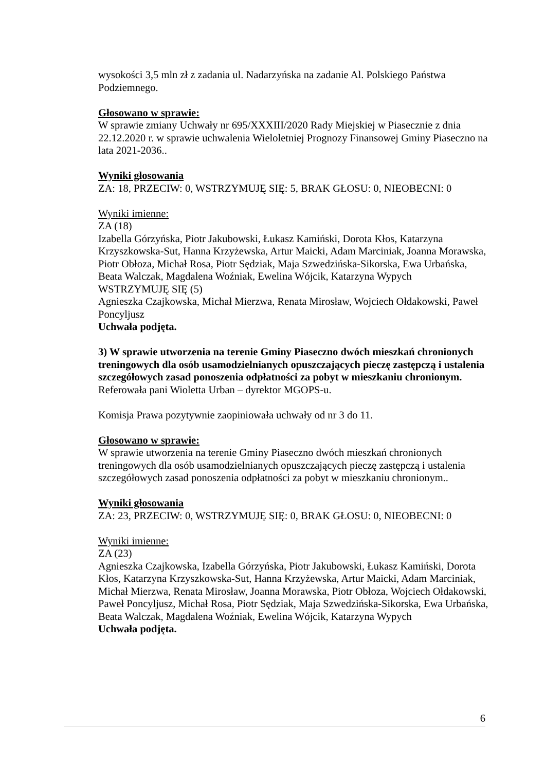wysokości 3,5 mln zł z zadania ul. Nadarzyńska na zadanie Al. Polskiego Państwa Podziemnego.
Głosowano w sprawie:
W sprawie zmiany Uchwały nr 695/XXXIII/2020 Rady Miejskiej w Piasecznie z dnia 22.12.2020 r. w sprawie uchwalenia Wieloletniej Prognozy Finansowej Gminy Piaseczno na lata 2021-2036..
Wyniki głosowania
ZA: 18, PRZECIW: 0, WSTRZYMUJĘ SIĘ: 5, BRAK GŁOSU: 0, NIEOBECNI: 0
Wyniki imienne:
ZA (18)
Izabella Górzyńska, Piotr Jakubowski, Łukasz Kamiński, Dorota Kłos, Katarzyna Krzyszkowska-Sut, Hanna Krzyżewska, Artur Maicki, Adam Marciniak, Joanna Morawska, Piotr Obłoza, Michał Rosa, Piotr Sędziak, Maja Szwedzińska-Sikorska, Ewa Urbańska, Beata Walczak, Magdalena Woźniak, Ewelina Wójcik, Katarzyna Wypych
WSTRZYMUJĘ SIĘ (5)
Agnieszka Czajkowska, Michał Mierzwa, Renata Mirosław, Wojciech Ołdakowski, Paweł Poncyljusz
Uchwała podjęta.
3) W sprawie utworzenia na terenie Gminy Piaseczno dwóch mieszkań chronionych treningowych dla osób usamodzielnianych opuszczających pieczę zastępczą i ustalenia szczegółowych zasad ponoszenia odpłatności za pobyt w mieszkaniu chronionym.
Referowała pani Wioletta Urban – dyrektor MGOPS-u.
Komisja Prawa pozytywnie zaopiniowała uchwały od nr 3 do 11.
Głosowano w sprawie:
W sprawie utworzenia na terenie Gminy Piaseczno dwóch mieszkań chronionych treningowych dla osób usamodzielnianych opuszczających pieczę zastępczą i ustalenia szczegółowych zasad ponoszenia odpłatności za pobyt w mieszkaniu chronionym..
Wyniki głosowania
ZA: 23, PRZECIW: 0, WSTRZYMUJĘ SIĘ: 0, BRAK GŁOSU: 0, NIEOBECNI: 0
Wyniki imienne:
ZA (23)
Agnieszka Czajkowska, Izabella Górzyńska, Piotr Jakubowski, Łukasz Kamiński, Dorota Kłos, Katarzyna Krzyszkowska-Sut, Hanna Krzyżewska, Artur Maicki, Adam Marciniak, Michał Mierzwa, Renata Mirosław, Joanna Morawska, Piotr Obłoza, Wojciech Ołdakowski, Paweł Poncyljusz, Michał Rosa, Piotr Sędziak, Maja Szwedzińska-Sikorska, Ewa Urbańska, Beata Walczak, Magdalena Woźniak, Ewelina Wójcik, Katarzyna Wypych
Uchwała podjęta.
6